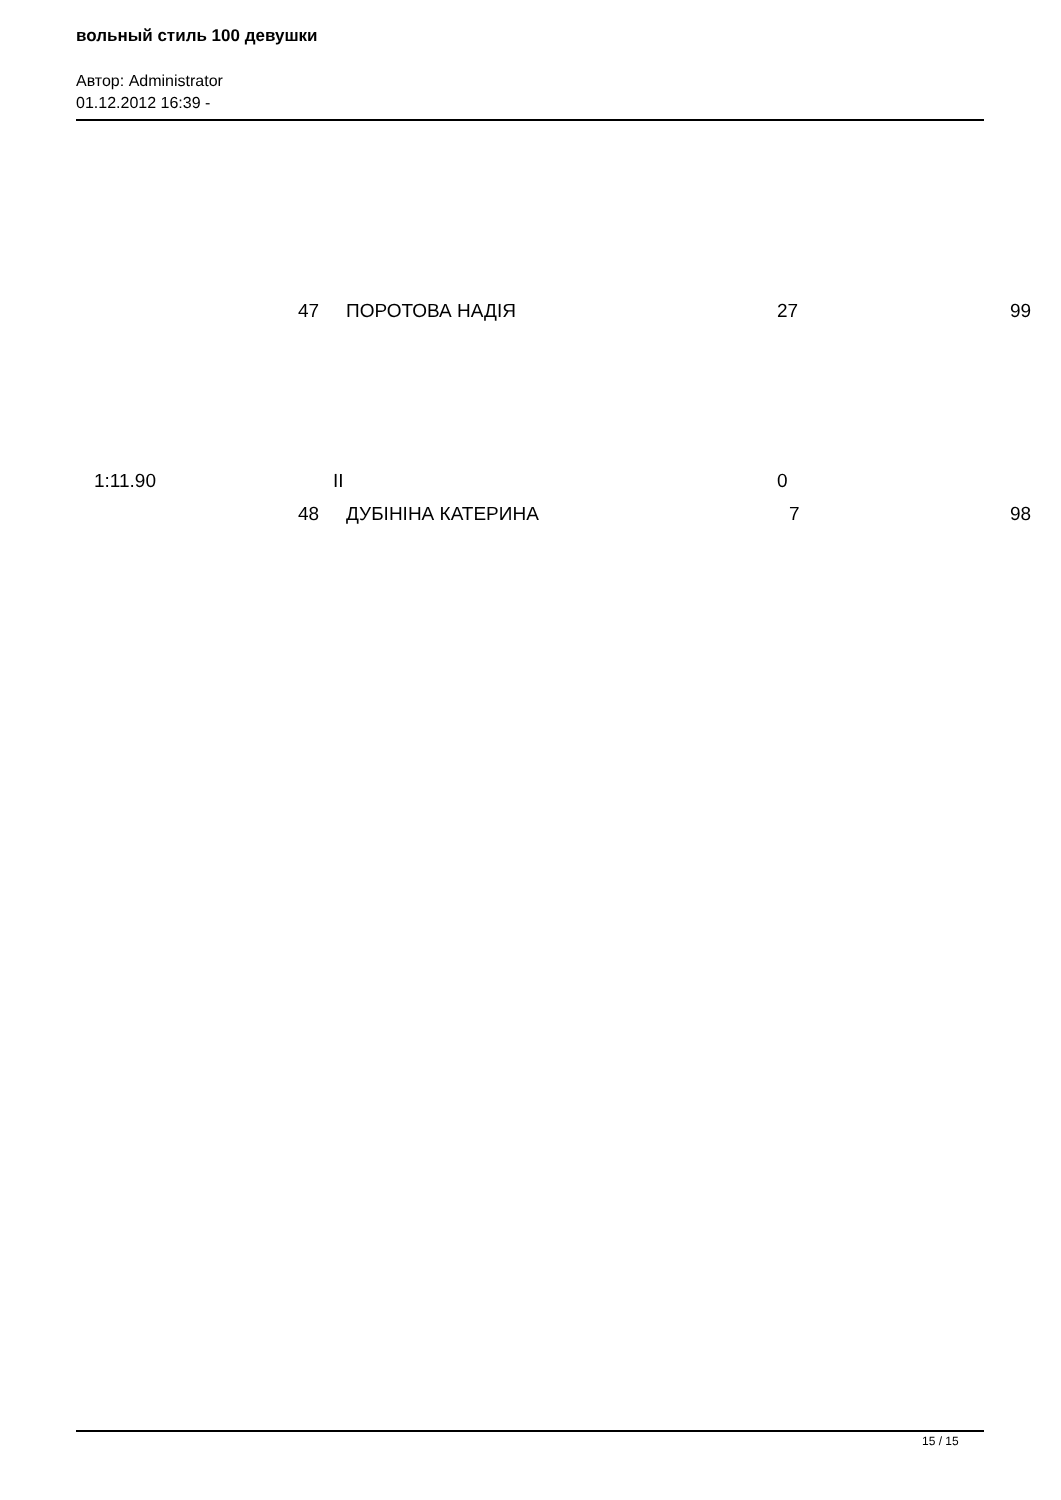вольный стиль 100 девушки
Автор: Administrator
01.12.2012 16:39 -
47 ПОРОТОВА НАДІЯ 27 99
1:11.90 II 0
48 ДУБІНІНА КАТЕРИНА 7 98
15 / 15